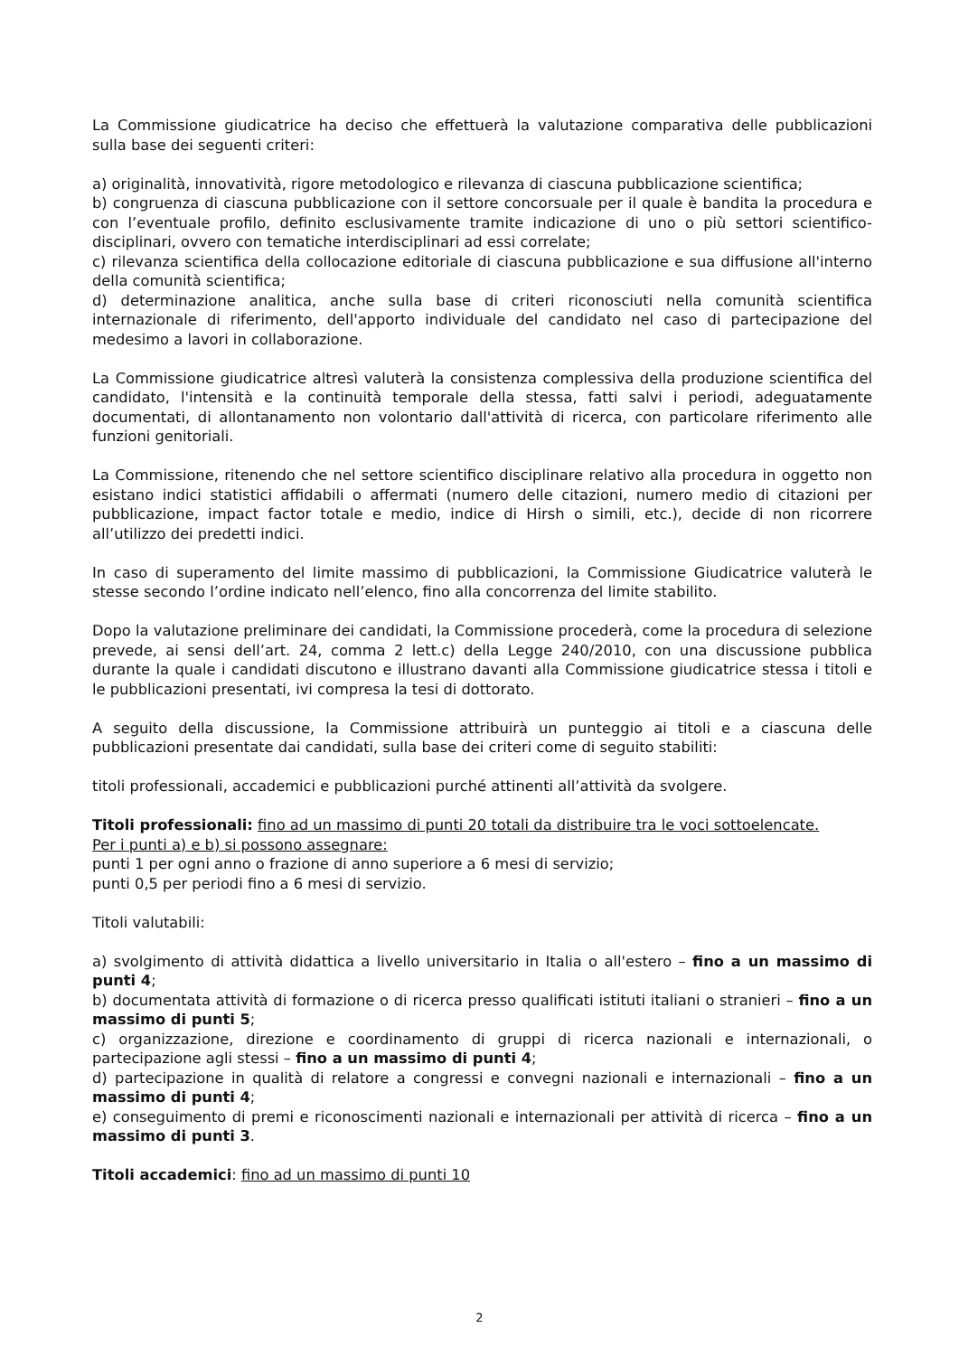La Commissione giudicatrice ha deciso che effettuerà la valutazione comparativa delle pubblicazioni sulla base dei seguenti criteri:
a) originalità, innovatività, rigore metodologico e rilevanza di ciascuna pubblicazione scientifica;
b) congruenza di ciascuna pubblicazione con il settore concorsuale per il quale è bandita la procedura e con l’eventuale profilo, definito esclusivamente tramite indicazione di uno o più settori scientifico-disciplinari, ovvero con tematiche interdisciplinari ad essi correlate;
c) rilevanza scientifica della collocazione editoriale di ciascuna pubblicazione e sua diffusione all'interno della comunità scientifica;
d) determinazione analitica, anche sulla base di criteri riconosciuti nella comunità scientifica internazionale di riferimento, dell'apporto individuale del candidato nel caso di partecipazione del medesimo a lavori in collaborazione.
La Commissione giudicatrice altresì valuterà la consistenza complessiva della produzione scientifica del candidato, l'intensità e la continuità temporale della stessa, fatti salvi i periodi, adeguatamente documentati, di allontanamento non volontario dall'attività di ricerca, con particolare riferimento alle funzioni genitoriali.
La Commissione, ritenendo che nel settore scientifico disciplinare relativo alla procedura in oggetto non esistano indici statistici affidabili o affermati (numero delle citazioni, numero medio di citazioni per pubblicazione, impact factor totale e medio, indice di Hirsh o simili, etc.), decide di non ricorrere all’utilizzo dei predetti indici.
In caso di superamento del limite massimo di pubblicazioni, la Commissione Giudicatrice valuterà le stesse secondo l’ordine indicato nell’elenco, fino alla concorrenza del limite stabilito.
Dopo la valutazione preliminare dei candidati, la Commissione procederà, come la procedura di selezione prevede, ai sensi dell’art. 24, comma 2 lett.c) della Legge 240/2010, con una discussione pubblica durante la quale i candidati discutono e illustrano davanti alla Commissione giudicatrice stessa i titoli e le pubblicazioni presentati, ivi compresa la tesi di dottorato.
A seguito della discussione, la Commissione attribuirà un punteggio ai titoli e a ciascuna delle pubblicazioni presentate dai candidati, sulla base dei criteri come di seguito stabiliti:
titoli professionali, accademici e pubblicazioni purché attinenti all’attività da svolgere.
Titoli professionali: fino ad un massimo di punti 20 totali da distribuire tra le voci sottoelencate.
Per i punti a) e b) si possono assegnare:
punti 1 per ogni anno o frazione di anno superiore a 6 mesi di servizio;
punti 0,5 per periodi fino a 6 mesi di servizio.
Titoli valutabili:
a) svolgimento di attività didattica a livello universitario in Italia o all'estero – fino a un massimo di punti 4;
b) documentata attività di formazione o di ricerca presso qualificati istituti italiani o stranieri – fino a un massimo di punti 5;
c) organizzazione, direzione e coordinamento di gruppi di ricerca nazionali e internazionali, o partecipazione agli stessi – fino a un massimo di punti 4;
d) partecipazione in qualità di relatore a congressi e convegni nazionali e internazionali – fino a un massimo di punti 4;
e) conseguimento di premi e riconoscimenti nazionali e internazionali per attività di ricerca – fino a un massimo di punti 3.
Titoli accademici: fino ad un massimo di punti 10
2